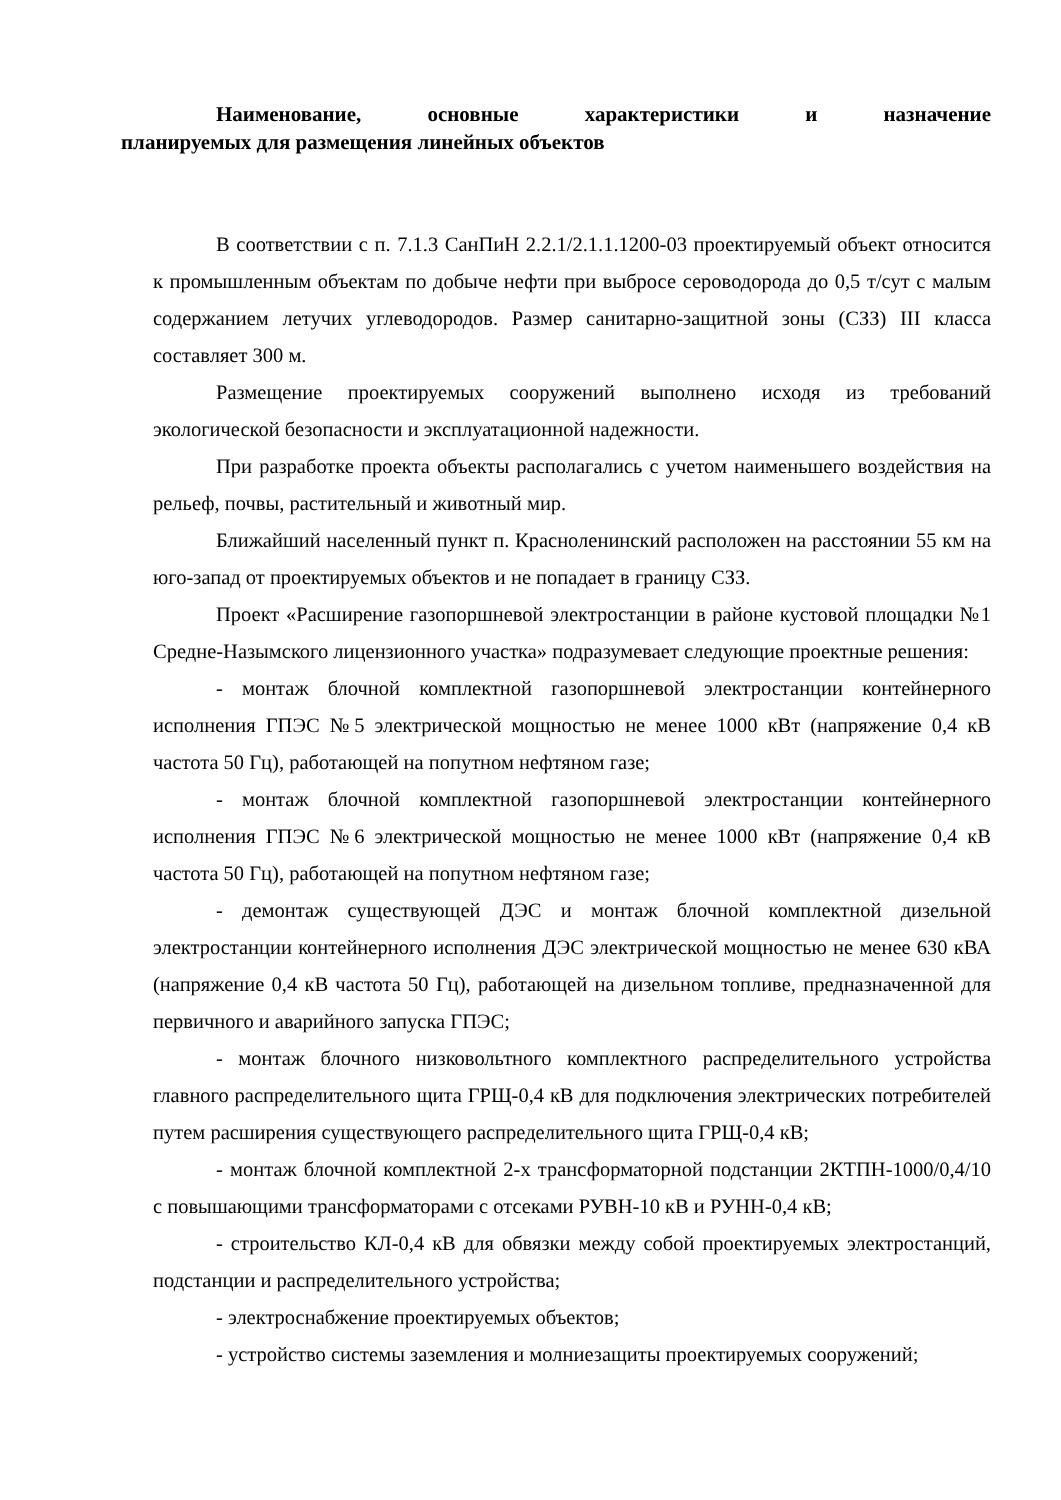Наименование, основные характеристики и назначение
планируемых для размещения линейных объектов
В соответствии с п. 7.1.3 СанПиН 2.2.1/2.1.1.1200-03 проектируемый объект относится к промышленным объектам по добыче нефти при выбросе сероводорода до 0,5 т/сут с малым содержанием летучих углеводородов. Размер санитарно-защитной зоны (СЗЗ) III класса составляет 300 м.
Размещение проектируемых сооружений выполнено исходя из требований экологической безопасности и эксплуатационной надежности.
При разработке проекта объекты располагались с учетом наименьшего воздействия на рельеф, почвы, растительный и животный мир.
Ближайший населенный пункт п. Красноленинский расположен на расстоянии 55 км на юго-запад от проектируемых объектов и не попадает в границу СЗЗ.
Проект «Расширение газопоршневой электростанции в районе кустовой площадки №1 Средне-Назымского лицензионного участка» подразумевает следующие проектные решения:
- монтаж блочной комплектной газопоршневой электростанции контейнерного исполнения ГПЭС №5 электрической мощностью не менее 1000 кВт (напряжение 0,4 кВ частота 50 Гц), работающей на попутном нефтяном газе;
- монтаж блочной комплектной газопоршневой электростанции контейнерного исполнения ГПЭС №6 электрической мощностью не менее 1000 кВт (напряжение 0,4 кВ частота 50 Гц), работающей на попутном нефтяном газе;
- демонтаж существующей ДЭС и монтаж блочной комплектной дизельной электростанции контейнерного исполнения ДЭС электрической мощностью не менее 630 кВА (напряжение 0,4 кВ частота 50 Гц), работающей на дизельном топливе, предназначенной для первичного и аварийного запуска ГПЭС;
- монтаж блочного низковольтного комплектного распределительного устройства главного распределительного щита ГРЩ-0,4 кВ для подключения электрических потребителей путем расширения существующего распределительного щита ГРЩ-0,4 кВ;
- монтаж блочной комплектной 2-х трансформаторной подстанции 2КТПН-1000/0,4/10 с повышающими трансформаторами с отсеками РУВН-10 кВ и РУНН-0,4 кВ;
- строительство КЛ-0,4 кВ для обвязки между собой проектируемых электростанций, подстанции и распределительного устройства;
- электроснабжение проектируемых объектов;
- устройство системы заземления и молниезащиты проектируемых сооружений;